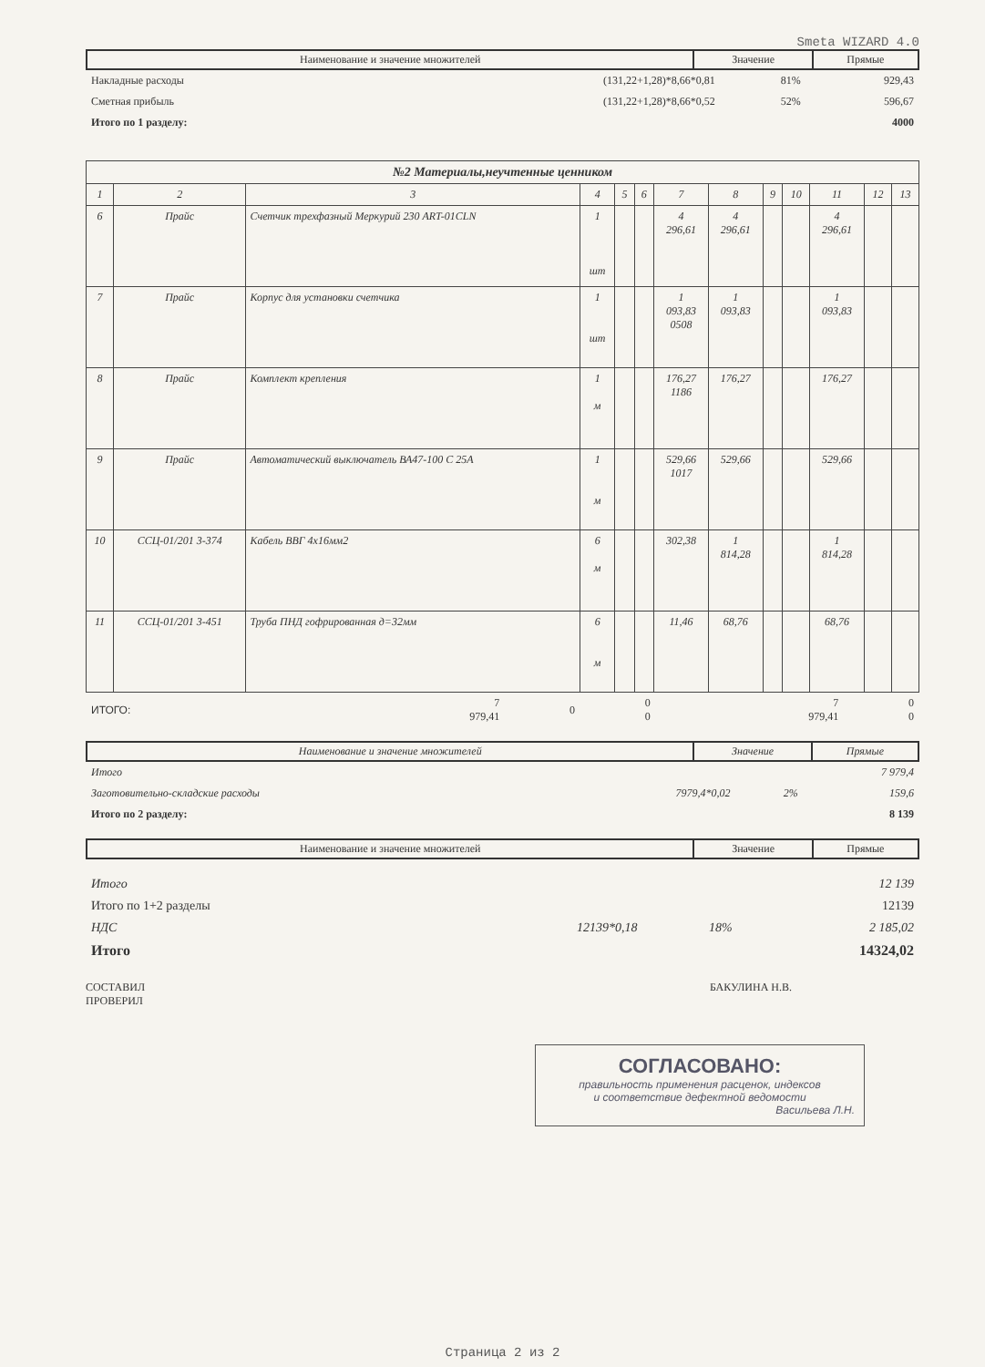Smeta WIZARD 4.0
| Наименование и значение множителей | Значение | Прямые |
| --- | --- | --- |
| Накладные расходы | (131,22+1,28)*8,66*0,81 | 81% | 929,43 |
| Сметная прибыль | (131,22+1,28)*8,66*0,52 | 52% | 596,67 |
| Итого по 1 разделу: | | | 4000 |
| №2 Материалы,неучтенные ценником | | | | | | | | | | | | |
| --- | --- | --- | --- | --- | --- | --- | --- | --- | --- | --- | --- | --- |
| 1 | 2 | 3 | 4 | 5 | 6 | 7 | 8 | 9 | 10 | 11 | 12 | 13 |
| 6 | Прайс | Счетчик трехфазный Меркурий 230 ART-01CLN | 1 шт | | | 4 296,61 | 4 296,61 | | | 4 296,61 | | |
| 7 | Прайс | Корпус для установки счетчика | 1 шт | | | 1 093,83 0508 | 1 093,83 | | | 1 093,83 | | |
| 8 | Прайс | Комплект крепления | 1 м | | | 176,27 1186 | 176,27 | | | 176,27 | | |
| 9 | Прайс | Автоматический выключатель ВА47-100 С 25А | 1 м | | | 529,66 1017 | 529,66 | | | 529,66 | | |
| 10 | ССЦ-01/201 3-374 | Кабель ВВГ 4х16мм2 | 6 м | | | 302,38 | 1 814,28 | | | 1 814,28 | | |
| 11 | ССЦ-01/201 3-451 | Труба ПНД гофрированная д=32мм | 6 м | | | 11,46 | 68,76 | | | 68,76 | | |
| ИТОГО: | 7 979,41 | 0 | 0 0 | 7 979,41 | 0 0 |
| Наименование и значение множителей | Значение | Прямые |
| --- | --- | --- |
| Итого | | | 7 979,4 |
| Заготовительно-складские расходы | 7979,4*0,02 | 2% | 159,6 |
| Итого по 2 разделу: | | | 8 139 |
| Наименование и значение множителей | Значение | Прямые |
| --- | --- | --- |
| Итого | | | 12 139 |
| Итого по 1+2 разделы | | | 12139 |
| НДС | 12139*0,18 | 18% | 2 185,02 |
| Итого | | | 14324,02 |
СОСТАВИЛ
ПРОВЕРИЛ
БАКУЛИНА Н.В.
СОГЛАСОВАНО:
правильность применения расценок, индексов
и соответствие дефектной ведомости
Васильева Л.Н.
Страница 2 из 2